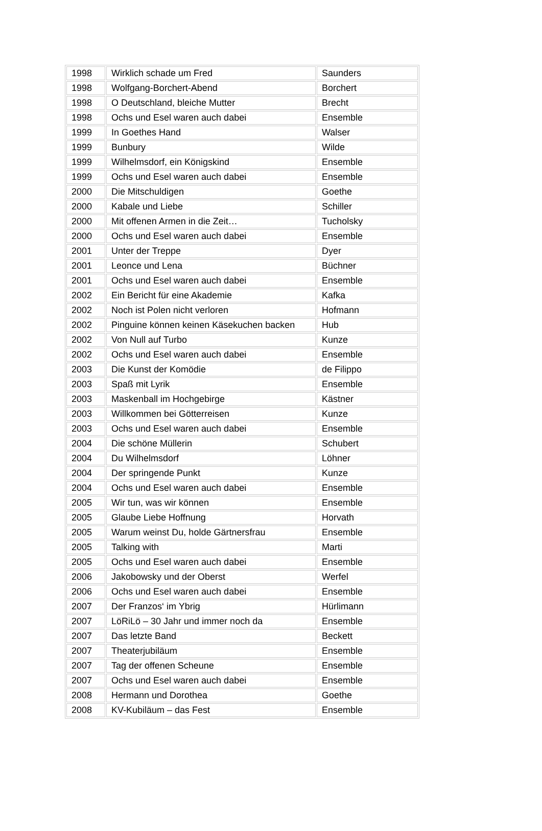| 1998 | Wirklich schade um Fred | Saunders |
| 1998 | Wolfgang-Borchert-Abend | Borchert |
| 1998 | O Deutschland, bleiche Mutter | Brecht |
| 1998 | Ochs und Esel waren auch dabei | Ensemble |
| 1999 | In Goethes Hand | Walser |
| 1999 | Bunbury | Wilde |
| 1999 | Wilhelmsdorf, ein Königskind | Ensemble |
| 1999 | Ochs und Esel waren auch dabei | Ensemble |
| 2000 | Die Mitschuldigen | Goethe |
| 2000 | Kabale und Liebe | Schiller |
| 2000 | Mit offenen Armen in die Zeit… | Tucholsky |
| 2000 | Ochs und Esel waren auch dabei | Ensemble |
| 2001 | Unter der Treppe | Dyer |
| 2001 | Leonce und Lena | Büchner |
| 2001 | Ochs und Esel waren auch dabei | Ensemble |
| 2002 | Ein Bericht für eine Akademie | Kafka |
| 2002 | Noch ist Polen nicht verloren | Hofmann |
| 2002 | Pinguine können keinen Käsekuchen backen | Hub |
| 2002 | Von Null auf Turbo | Kunze |
| 2002 | Ochs und Esel waren auch dabei | Ensemble |
| 2003 | Die Kunst der Komödie | de Filippo |
| 2003 | Spaß mit Lyrik | Ensemble |
| 2003 | Maskenball im Hochgebirge | Kästner |
| 2003 | Willkommen bei Götterreisen | Kunze |
| 2003 | Ochs und Esel waren auch dabei | Ensemble |
| 2004 | Die schöne Müllerin | Schubert |
| 2004 | Du Wilhelmsdorf | Löhner |
| 2004 | Der springende Punkt | Kunze |
| 2004 | Ochs und Esel waren auch dabei | Ensemble |
| 2005 | Wir tun, was wir können | Ensemble |
| 2005 | Glaube Liebe Hoffnung | Horvath |
| 2005 | Warum weinst Du, holde Gärtnersfrau | Ensemble |
| 2005 | Talking with | Marti |
| 2005 | Ochs und Esel waren auch dabei | Ensemble |
| 2006 | Jakobowsky und der Oberst | Werfel |
| 2006 | Ochs und Esel waren auch dabei | Ensemble |
| 2007 | Der Franzos‘ im Ybrig | Hürlimann |
| 2007 | LöRiLö – 30 Jahr und immer noch da | Ensemble |
| 2007 | Das letzte Band | Beckett |
| 2007 | Theaterjubiläum | Ensemble |
| 2007 | Tag der offenen Scheune | Ensemble |
| 2007 | Ochs und Esel waren auch dabei | Ensemble |
| 2008 | Hermann und Dorothea | Goethe |
| 2008 | KV-Kubiläum – das Fest | Ensemble |